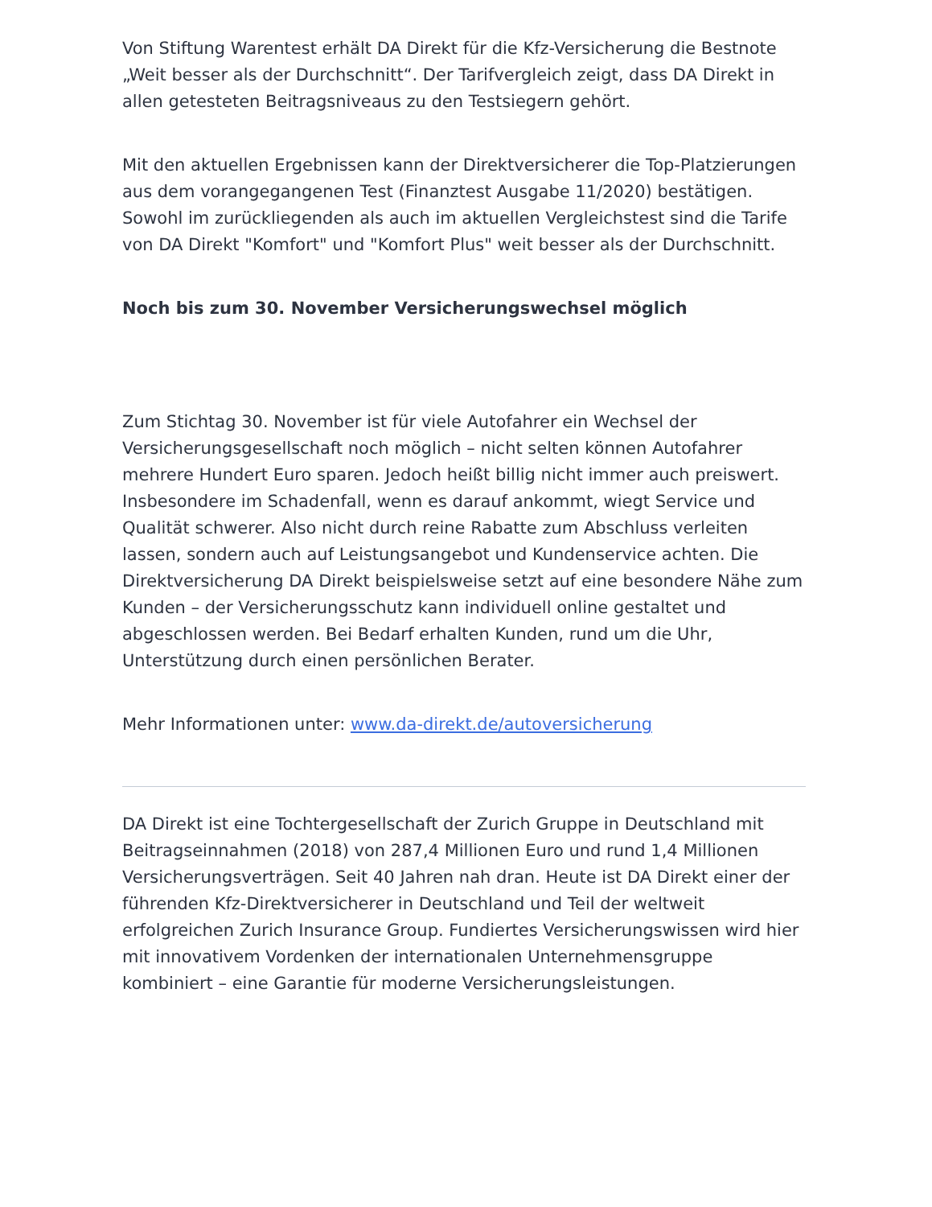Von Stiftung Warentest erhält DA Direkt für die Kfz-Versicherung die Bestnote „Weit besser als der Durchschnitt“. Der Tarifvergleich zeigt, dass DA Direkt in allen getesteten Beitragsniveaus zu den Testsiegern gehört.
Mit den aktuellen Ergebnissen kann der Direktversicherer die Top-Platzierungen aus dem vorangegangenen Test (Finanztest Ausgabe 11/2020) bestätigen. Sowohl im zurückliegenden als auch im aktuellen Vergleichstest sind die Tarife von DA Direkt "Komfort" und "Komfort Plus" weit besser als der Durchschnitt.
Noch bis zum 30. November Versicherungswechsel möglich
Zum Stichtag 30. November ist für viele Autofahrer ein Wechsel der Versicherungsgesellschaft noch möglich – nicht selten können Autofahrer mehrere Hundert Euro sparen. Jedoch heißt billig nicht immer auch preiswert. Insbesondere im Schadenfall, wenn es darauf ankommt, wiegt Service und Qualität schwerer. Also nicht durch reine Rabatte zum Abschluss verleiten lassen, sondern auch auf Leistungsangebot und Kundenservice achten. Die Direktversicherung DA Direkt beispielsweise setzt auf eine besondere Nähe zum Kunden – der Versicherungsschutz kann individuell online gestaltet und abgeschlossen werden. Bei Bedarf erhalten Kunden, rund um die Uhr, Unterstützung durch einen persönlichen Berater.
Mehr Informationen unter: www.da-direkt.de/autoversicherung
DA Direkt ist eine Tochtergesellschaft der Zurich Gruppe in Deutschland mit Beitragseinnahmen (2018) von 287,4 Millionen Euro und rund 1,4 Millionen Versicherungsverträgen. Seit 40 Jahren nah dran. Heute ist DA Direkt einer der führenden Kfz-Direktversicherer in Deutschland und Teil der weltweit erfolgreichen Zurich Insurance Group. Fundiertes Versicherungswissen wird hier mit innovativem Vordenken der internationalen Unternehmensgruppe kombiniert – eine Garantie für moderne Versicherungsleistungen.